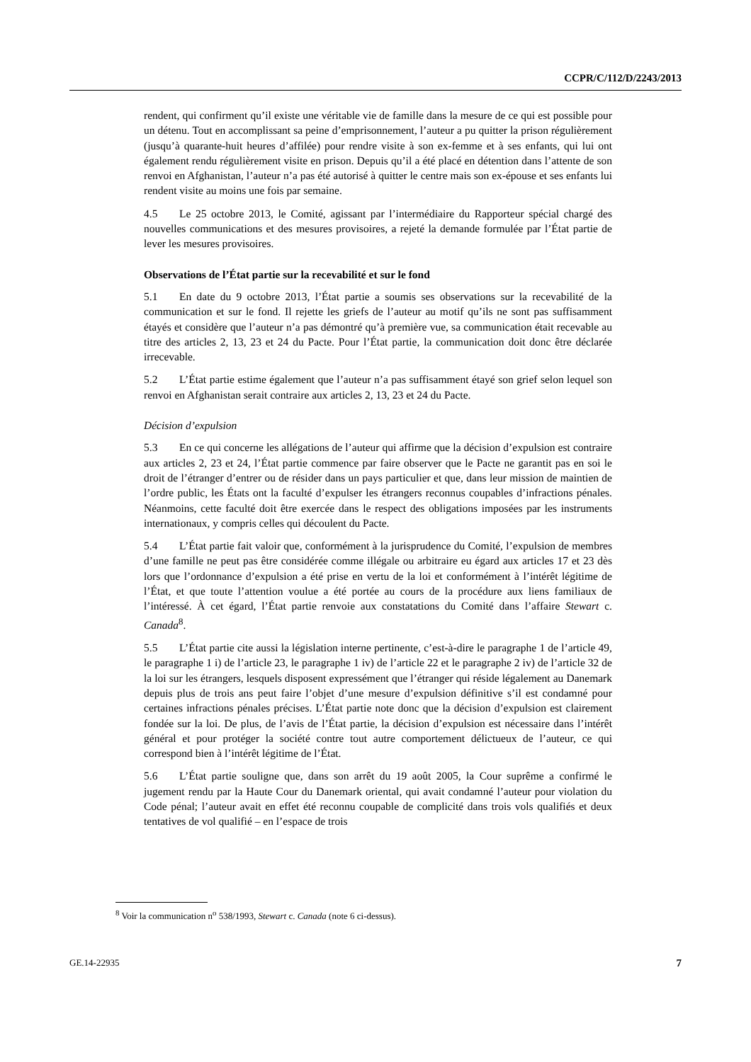CCPR/C/112/D/2243/2013
rendent, qui confirment qu’il existe une véritable vie de famille dans la mesure de ce qui est possible pour un détenu. Tout en accomplissant sa peine d’emprisonnement, l’auteur a pu quitter la prison régulièrement (jusqu’à quarante-huit heures d’affilée) pour rendre visite à son ex-femme et à ses enfants, qui lui ont également rendu régulièrement visite en prison. Depuis qu’il a été placé en détention dans l’attente de son renvoi en Afghanistan, l’auteur n’a pas été autorisé à quitter le centre mais son ex-épouse et ses enfants lui rendent visite au moins une fois par semaine.
4.5 Le 25 octobre 2013, le Comité, agissant par l’intermédiaire du Rapporteur spécial chargé des nouvelles communications et des mesures provisoires, a rejeté la demande formulée par l’État partie de lever les mesures provisoires.
Observations de l’État partie sur la recevabilité et sur le fond
5.1 En date du 9 octobre 2013, l’État partie a soumis ses observations sur la recevabilité de la communication et sur le fond. Il rejette les griefs de l’auteur au motif qu’ils ne sont pas suffisamment étayés et considère que l’auteur n’a pas démontré qu’à première vue, sa communication était recevable au titre des articles 2, 13, 23 et 24 du Pacte. Pour l’État partie, la communication doit donc être déclarée irrecevable.
5.2 L’État partie estime également que l’auteur n’a pas suffisamment étayé son grief selon lequel son renvoi en Afghanistan serait contraire aux articles 2, 13, 23 et 24 du Pacte.
Décision d’expulsion
5.3 En ce qui concerne les allégations de l’auteur qui affirme que la décision d’expulsion est contraire aux articles 2, 23 et 24, l’État partie commence par faire observer que le Pacte ne garantit pas en soi le droit de l’étranger d’entrer ou de résider dans un pays particulier et que, dans leur mission de maintien de l’ordre public, les États ont la faculté d’expulser les étrangers reconnus coupables d’infractions pénales. Néanmoins, cette faculté doit être exercée dans le respect des obligations imposées par les instruments internationaux, y compris celles qui découlent du Pacte.
5.4 L’État partie fait valoir que, conformément à la jurisprudence du Comité, l’expulsion de membres d’une famille ne peut pas être considérée comme illégale ou arbitraire eu égard aux articles 17 et 23 dès lors que l’ordonnance d’expulsion a été prise en vertu de la loi et conformément à l’intérêt légitime de l’État, et que toute l’attention voulue a été portée au cours de la procédure aux liens familiaux de l’intéressé. À cet égard, l’État partie renvoie aux constatations du Comité dans l’affaire Stewart c. Canada<sup>8</sup>.
5.5 L’État partie cite aussi la législation interne pertinente, c’est-à-dire le paragraphe 1 de l’article 49, le paragraphe 1 i) de l’article 23, le paragraphe 1 iv) de l’article 22 et le paragraphe 2 iv) de l’article 32 de la loi sur les étrangers, lesquels disposent expressément que l’étranger qui réside légalement au Danemark depuis plus de trois ans peut faire l’objet d’une mesure d’expulsion définitive s’il est condamné pour certaines infractions pénales précises. L’État partie note donc que la décision d’expulsion est clairement fondée sur la loi. De plus, de l’avis de l’État partie, la décision d’expulsion est nécessaire dans l’intérêt général et pour protéger la société contre tout autre comportement délictueux de l’auteur, ce qui correspond bien à l’intérêt légitime de l’État.
5.6 L’État partie souligne que, dans son arrêt du 19 août 2005, la Cour suprême a confirmé le jugement rendu par la Haute Cour du Danemark oriental, qui avait condamné l’auteur pour violation du Code pénal; l’auteur avait en effet été reconnu coupable de complicité dans trois vols qualifiés et deux tentatives de vol qualifié – en l’espace de trois
<sup>8</sup> Voir la communication n<sup>o</sup> 538/1993, Stewart c. Canada (note 6 ci-dessus).
GE.14-22935 7